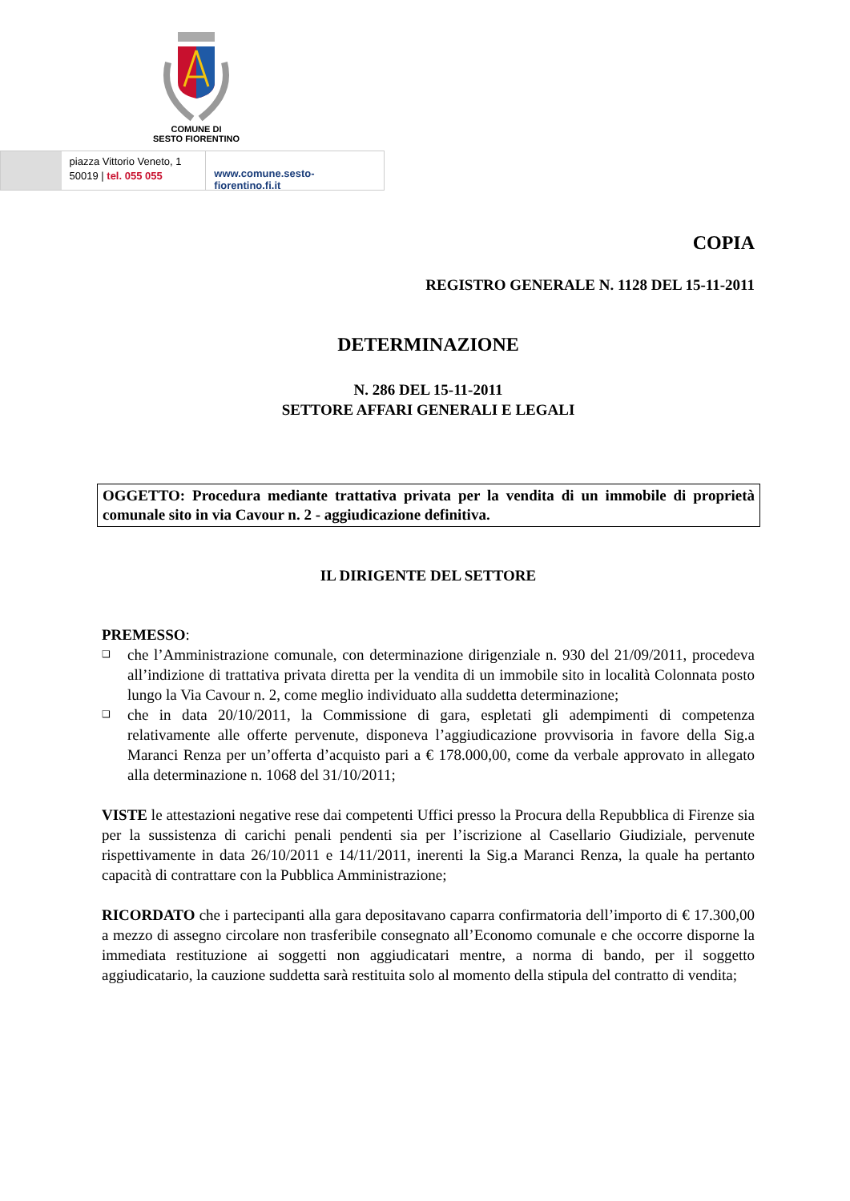COMUNE DI
SESTO FIORENTINO
piazza Vittorio Veneto, 1
50019 | tel. 055 055
www.comune.sesto-fiorentino.fi.it
COPIA
REGISTRO GENERALE N. 1128 DEL 15-11-2011
DETERMINAZIONE
N. 286 DEL 15-11-2011
SETTORE AFFARI GENERALI E LEGALI
OGGETTO: Procedura mediante trattativa privata per la vendita di un immobile di proprietà comunale sito in via Cavour n. 2 - aggiudicazione definitiva.
IL DIRIGENTE DEL SETTORE
PREMESSO:
❑ che l’Amministrazione comunale, con determinazione dirigenziale n. 930 del 21/09/2011, procedeva all’indizione di trattativa privata diretta per la vendita di un immobile sito in località Colonnata posto lungo la Via Cavour n. 2, come meglio individuato alla suddetta determinazione;
❑ che in data 20/10/2011, la Commissione di gara, espletati gli adempimenti di competenza relativamente alle offerte pervenute, disponeva l’aggiudicazione provvisoria in favore della Sig.a Maranci Renza per un’offerta d’acquisto pari a € 178.000,00, come da verbale approvato in allegato alla determinazione n. 1068 del 31/10/2011;
VISTE le attestazioni negative rese dai competenti Uffici presso la Procura della Repubblica di Firenze sia per la sussistenza di carichi penali pendenti sia per l’iscrizione al Casellario Giudiziale, pervenute rispettivamente in data 26/10/2011 e 14/11/2011, inerenti la Sig.a Maranci Renza, la quale ha pertanto capacità di contrattare con la Pubblica Amministrazione;
RICORDATO che i partecipanti alla gara depositavano caparra confirmatoria dell’importo di € 17.300,00 a mezzo di assegno circolare non trasferibile consegnato all’Economo comunale e che occorre disporne la immediata restituzione ai soggetti non aggiudicatari mentre, a norma di bando, per il soggetto aggiudicatario, la cauzione suddetta sarà restituita solo al momento della stipula del contratto di vendita;